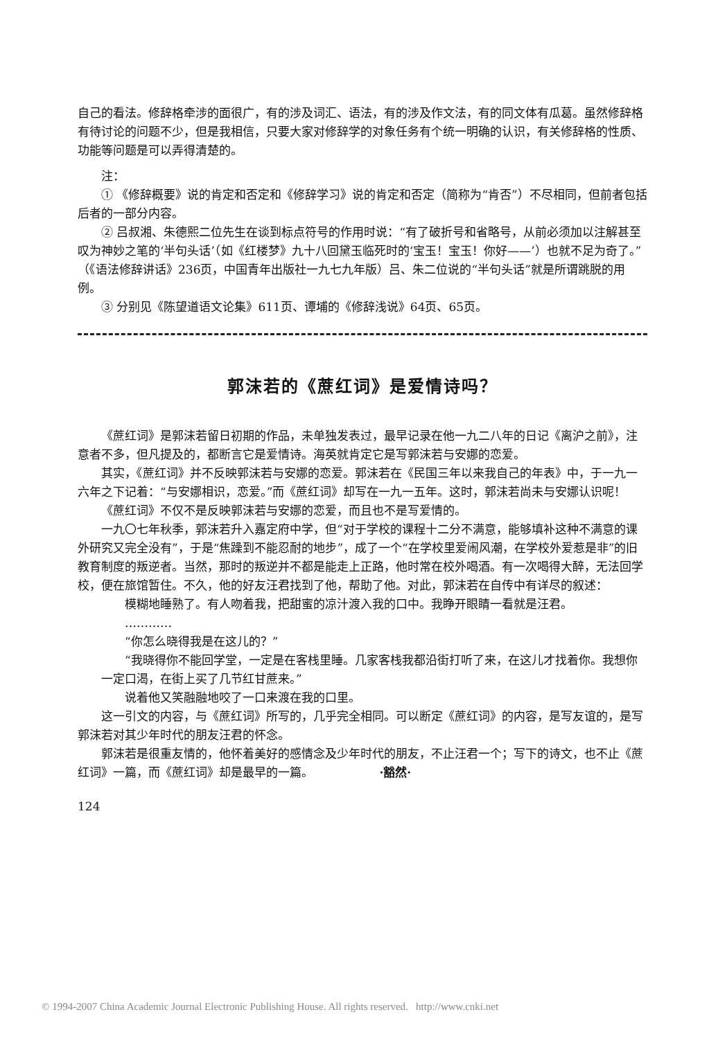自己的看法。修辞格牵涉的面很广，有的涉及词汇、语法，有的涉及作文法，有的同文体有瓜葛。虽然修辞格有待讨论的问题不少，但是我相信，只要大家对修辞学的对象任务有个统一明确的认识，有关修辞格的性质、功能等问题是可以弄得清楚的。
注：
① 《修辞概要》说的肯定和否定和《修辞学习》说的肯定和否定（简称为“肯否”）不尽相同，但前者包括后者的一部分内容。
② 吕叔湘、朱德熙二位先生在谈到标点符号的作用时说：“有了破折号和省略号，从前必须加以注解甚至叹为神妙之笔的‘半句头话’（如《红楼梦》九十八回黛玉临死时的‘宝玉！宝玉！你好——’）也就不足为奇了。”（《语法修辞讲话》236页，中国青年出版社一九七九年版）吕、朱二位说的“半句头话”就是所谓跳脱的用例。
③ 分别见《陈望道语文论集》611页、谭埔的《修辞浅说》64页、65页。
郭沫若的《蔗红词》是爱情诗吗？
《蔗红词》是郭沫若留日初期的作品，未单独发表过，最早记录在他一九二八年的日记《离沪之前》，注意者不多，但凡提及的，都断言它是爱情诗。海英就肯定它是写郭沫若与安娜的恋爱。
其实，《蔗红词》并不反映郭沫若与安娜的恋爱。郭沫若在《民国三年以来我自己的年表》中，于一九一六年之下记着：“与安娜相识，恋爱。”而《蔗红词》却写在一九一五年。这时，郭沫若尚未与安娜认识呢！
《蔗红词》不仅不是反映郭沫若与安娜的恋爱，而且也不是写爱情的。
一九〇七年秋季，郭沫若升入嘉定府中学，但“对于学校的课程十二分不满意，能够填补这种不满意的课外研究又完全没有”，于是“焦躁到不能忍耐的地步”，成了一个“在学校里爱闹风潮，在学校外爱惹是非”的旧教育制度的叛逆者。当然，那时的叛逆并不都是能走上正路，他时常在校外喝酒。有一次喝得大醉，无法回学校，便在旅馆暂住。不久，他的好友汪君找到了他，帮助了他。对此，郭沫若在自传中有详尽的叙述：
模糊地睡熟了。有人吻着我，把甜蜜的凉汁渡入我的口中。我睁开眼睛一看就是汪君。
…………
“你怎么晓得我是在这儿的？”
“我晓得你不能回学堂，一定是在客栈里睡。几家客栈我都沿街打听了来，在这儿才找着你。我想你一定口渴，在街上买了几节红甘蔗来。”
说着他又笑融融地咬了一口来渡在我的口里。
这一引文的内容，与《蔗红词》所写的，几乎完全相同。可以断定《蔗红词》的内容，是写友谊的，是写郭沫若对其少年时代的朋友汪君的怀念。
郭沫若是很重友情的，他怀着美好的感情念及少年时代的朋友，不止汪君一个；写下的诗文，也不止《蔗红词》一篇，而《蔗红词》却是最早的一篇。 ·豁然·
124
© 1994-2007 China Academic Journal Electronic Publishing House. All rights reserved. http://www.cnki.net